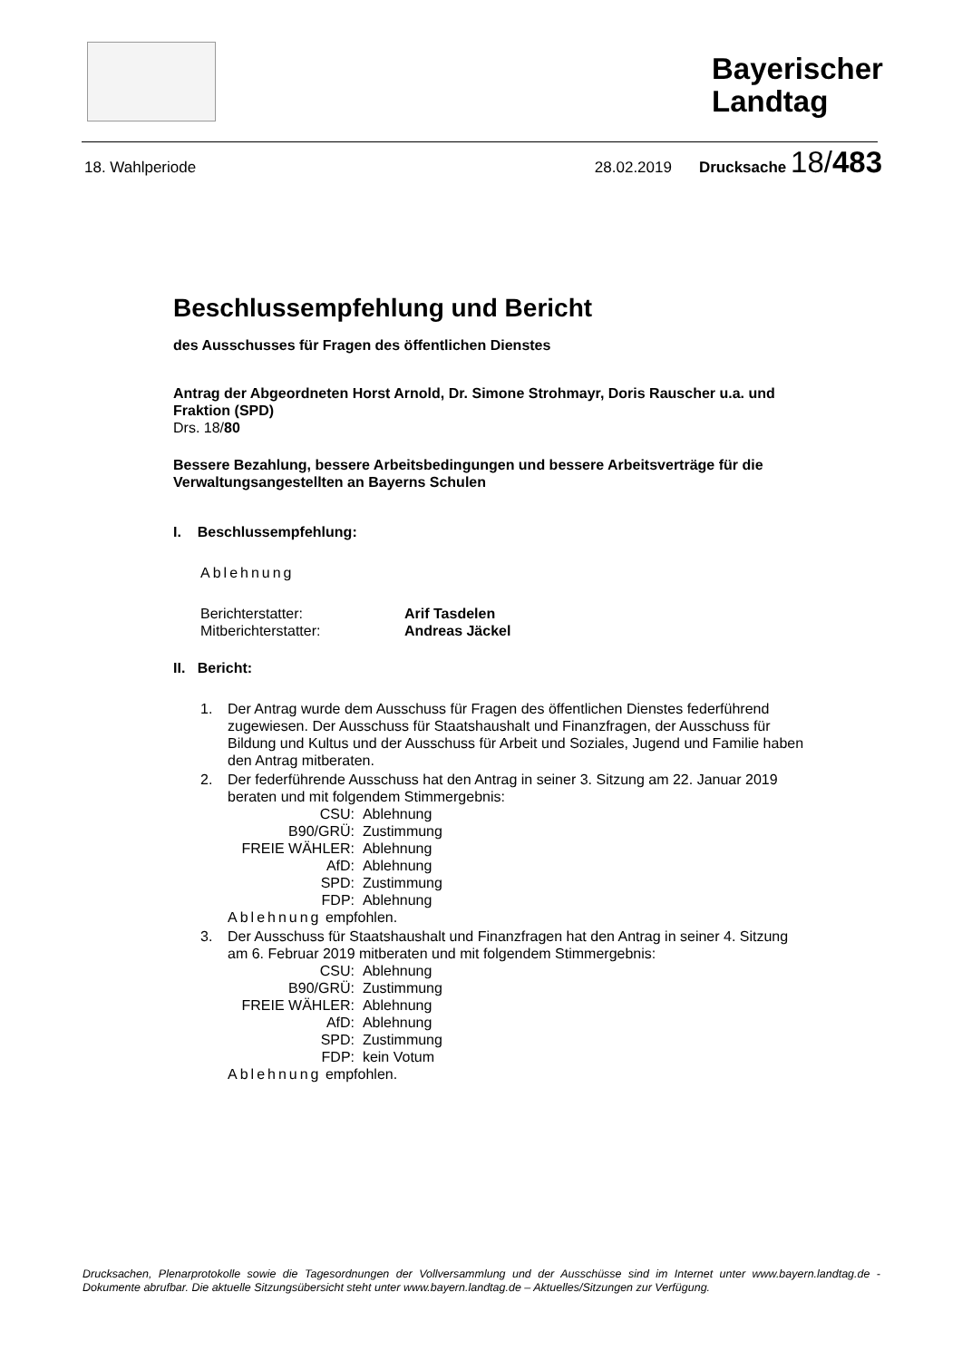Bayerischer
Landtag
18. Wahlperiode 28.02.2019 Drucksache 18/483
Beschlussempfehlung und Bericht
des Ausschusses für Fragen des öffentlichen Dienstes
Antrag der Abgeordneten Horst Arnold, Dr. Simone Strohmayr, Doris Rauscher u.a. und Fraktion (SPD)
Drs. 18/80
Bessere Bezahlung, bessere Arbeitsbedingungen und bessere Arbeitsverträge für die Verwaltungsangestellten an Bayerns Schulen
I. Beschlussempfehlung:
Ablehnung
| Berichterstatter: | Arif Tasdelen |
| Mitberichterstatter: | Andreas Jäckel |
II. Bericht:
1. Der Antrag wurde dem Ausschuss für Fragen des öffentlichen Dienstes federführend zugewiesen. Der Ausschuss für Staatshaushalt und Finanzfragen, der Ausschuss für Bildung und Kultus und der Ausschuss für Arbeit und Soziales, Jugend und Familie haben den Antrag mitberaten.
2. Der federführende Ausschuss hat den Antrag in seiner 3. Sitzung am 22. Januar 2019 beraten und mit folgendem Stimmergebnis:
| CSU: | Ablehnung |
| B90/GRÜ: | Zustimmung |
| FREIE WÄHLER: | Ablehnung |
| AfD: | Ablehnung |
| SPD: | Zustimmung |
| FDP: | Ablehnung |
Ablehnung empfohlen.
3. Der Ausschuss für Staatshaushalt und Finanzfragen hat den Antrag in seiner 4. Sitzung am 6. Februar 2019 mitberaten und mit folgendem Stimmergebnis:
| CSU: | Ablehnung |
| B90/GRÜ: | Zustimmung |
| FREIE WÄHLER: | Ablehnung |
| AfD: | Ablehnung |
| SPD: | Zustimmung |
| FDP: | kein Votum |
Ablehnung empfohlen.
Drucksachen, Plenarprotokolle sowie die Tagesordnungen der Vollversammlung und der Ausschüsse sind im Internet unter www.bayern.landtag.de - Dokumente abrufbar. Die aktuelle Sitzungsübersicht steht unter www.bayern.landtag.de – Aktuelles/Sitzungen zur Verfügung.